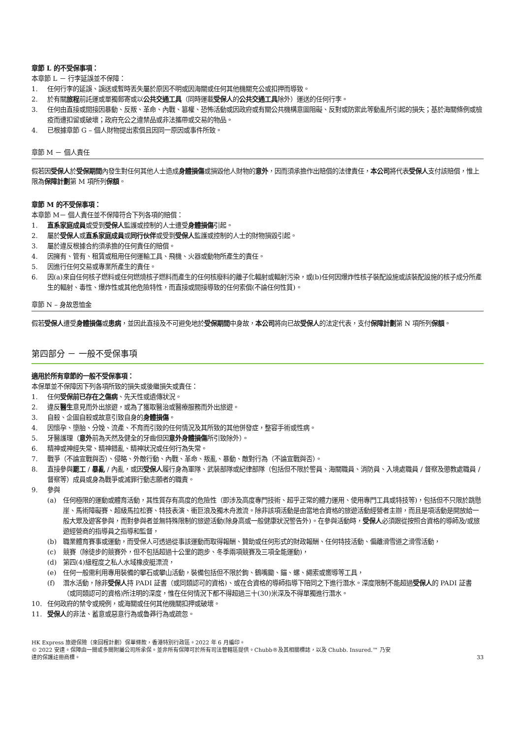章節 L 的不受保事項：
本章節 L － 行李延誤並不保障：
1. 任何行李的延誤、誤送或暫時丟失屬於原因不明或因海關或任何其他機關充公或扣押而導致。
2. 於有關旅程前託運或單獨郵寄或以公共交通工具（同時運載受保人的公共交通工具除外）運送的任何行李。
3. 任何由直接或間接因暴動、反叛、革命、內戰、篡權、恐怖活動或因政府或有關公共機構意圖阻礙、反對或防禦此等動亂所引起的損失；基於海關條例或檢疫而遭扣留或破壞；政府充公之違禁品或非法攜帶或交易的物品。
4. 已根據章節 G – 個人財物提出索償且因同一原因或事件所致。
章節 M － 個人責任
假若因受保人於受保期間內發生對任何其他人士造成身體損傷或損毀他人財物的意外，因而須承擔作出賠償的法律責任，本公司將代表受保人支付該賠償，惟上限為保障計劃第 M 項所列保額。
章節 M 的不受保事項：
本章節 M－ 個人責任並不保障符合下列各項的賠償：
1. 直系家庭成員或受到受保人監護或控制的人士遭受身體損傷引起。
2. 屬於受保人或直系家庭成員或同行伙伴或受到受保人監護或控制的人士的財物損毀引起。
3. 屬於違反根據合約須承擔的任何責任的賠償。
4. 因擁有、管有、租賃或租用任何運輸工具、飛機、火器或動物所產生的責任。
5. 因進行任何交易或專業所產生的責任。
6. 因(a)來自任何核子燃料或任何燃燒核子燃料而產生的任何核廢料的離子化輻射或輻射污染，或(b)任何因爆炸性核子裝配設施或該裝配設施的核子成分所產生的輻射、毒性、爆炸性或其他危險特性，而直接或間接導致的任何索償(不論任何性質)。
章節 N – 身故恩恤金
假若受保人遭受身體損傷或患病，並因此直接及不可避免地於受保期間中身故，本公司將向已故受保人的法定代表，支付保障計劃第 N 項所列保額。
第四部分 － 一般不受保事項
適用於所有章節的一般不受保事項：
本保單並不保障因下列各項所致的損失或後繼損失或責任：
1. 任何受保前已存在之傷病、先天性或遺傳狀況。
2. 違反醫生意見而外出旅遊，或為了獲取醫治或醫療服務而外出旅遊。
3. 自殺、企圖自殺或故意引致自身的身體損傷。
4. 因懷孕、墮胎、分娩、流產、不育而引致的任何情況及其所致的其他併發症，整容手術或性病。
5. 牙醫護理（意外前為天然及健全的牙齒但因意外身體損傷所引致除外）。
6. 精神或神經失常、精神錯亂、精神狀況或任何行為失常。
7. 戰爭（不論宣戰與否）、侵略、外敵行動、內戰、革命、叛亂、暴動、敵對行為（不論宣戰與否）。
8. 直接參與罷工 / 暴亂 / 內亂，或因受保人履行身為軍隊、武裝部隊或紀律部隊（包括但不限於警員、海關職員、消防員、入境處職員 / 督察及懲教處職員 / 督察等）成員或身為戰爭或滅罪行動志願者的職責。
9. 參與
(a) 任何極限的運動或體育活動，其性質存有高度的危險性（即涉及高度專門技術、超乎正常的體力運用、使用專門工具或特技等)，包括但不只限於跳懸崖、馬術障礙賽、超級馬拉松賽、特技表演、衝巨浪及獨木舟激流。除非該項活動是由當地合資格的旅遊活動經營者主辦，而且是項活動是開放給一般大眾及遊客參與，而對參與者並無特殊限制的旅遊活動(除身高或一般健康狀況警告外)。在參與活動時，受保人必須跟從按照合資格的導師及/或旅遊經營商的指導員之指導和監督，
(b) 職業體育賽事或運動，而受保人可透過從事該運動而取得報酬、贊助或任何形式的財政報酬、任何特技活動、偏離滑雪道之滑雪活動，
(c) 競賽（除徒步的競賽外，但不包括超過十公里的跑步、冬季兩項競賽及三項全能運動)，
(d) 第四(4)級程度之私人水域橡皮艇漂流，
(e) 任何一般需利用專用裝備的攀石或攀山活動，裝備包括但不限於鉤、鶴嘴鋤、錨、螺、繩索或嚮導等工具，
(f) 潛水活動，除非受保人持 PADI 証書（或同類認可的資格)、或在合資格的導師指導下陪同之下進行潛水。深度限制不能超過受保人的 PADI 証書（或同類認可的資格)所注明的深度，惟在任何情況下都不得超過三十(30)米深及不得單獨進行潛水。
10. 任何政府的禁令或規例，或海關或任何其他機關扣押或破壞。
11. 受保人的非法、蓄意或惡意行為或魯莽行為或疏忽。
HK Express 旅遊保險（來回程計劃）保單條款，香港特別行政區。2022 年 6 月編印。
© 2022 安達。保障由一間或多間附屬公司所承保。並非所有保障可於所有司法管轄區提供。Chubb®及其相關標誌，以及 Chubb. Insured.™ 乃安
達的保護註冊商標。
33